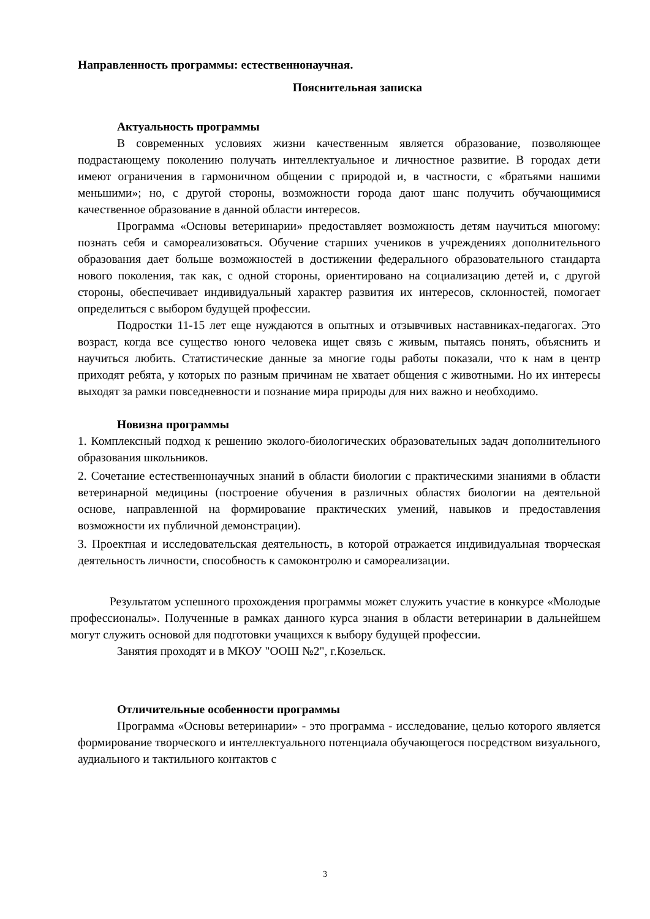Направленность программы: естественнонаучная.
Пояснительная записка
Актуальность программы
В современных условиях жизни качественным является образование, позволяющее подрастающему поколению получать интеллектуальное и личностное развитие. В городах дети имеют ограничения в гармоничном общении с природой и, в частности, с «братьями нашими меньшими»; но, с другой стороны, возможности города дают шанс получить обучающимися качественное образование в данной области интересов.
Программа «Основы ветеринарии» предоставляет возможность детям научиться многому: познать себя и самореализоваться. Обучение старших учеников в учреждениях дополнительного образования дает больше возможностей в достижении федерального образовательного стандарта нового поколения, так как, с одной стороны, ориентировано на социализацию детей и, с другой стороны, обеспечивает индивидуальный характер развития их интересов, склонностей, помогает определиться с выбором будущей профессии.
Подростки 11-15 лет еще нуждаются в опытных и отзывчивых наставниках-педагогах. Это возраст, когда все существо юного человека ищет связь с живым, пытаясь понять, объяснить и научиться любить. Статистические данные за многие годы работы показали, что к нам в центр приходят ребята, у которых по разным причинам не хватает общения с животными. Но их интересы выходят за рамки повседневности и познание мира природы для них важно и необходимо.
Новизна программы
1. Комплексный подход к решению эколого-биологических образовательных задач дополнительного образования школьников.
2. Сочетание естественнонаучных знаний в области биологии с практическими знаниями в области ветеринарной медицины (построение обучения в различных областях биологии на деятельной основе, направленной на формирование практических умений, навыков и предоставления возможности их публичной демонстрации).
3. Проектная и исследовательская деятельность, в которой отражается индивидуальная творческая деятельность личности, способность к самоконтролю и самореализации.
Результатом успешного прохождения программы может служить участие в конкурсе «Молодые профессионалы». Полученные в рамках данного курса знания в области ветеринарии в дальнейшем могут служить основой для подготовки учащихся к выбору будущей профессии.
Занятия проходят и в МКОУ "ООШ №2", г.Козельск.
Отличительные особенности программы
Программа «Основы ветеринарии» - это программа - исследование, целью которого является формирование творческого и интеллектуального потенциала обучающегося посредством визуального, аудиального и тактильного контактов с
3